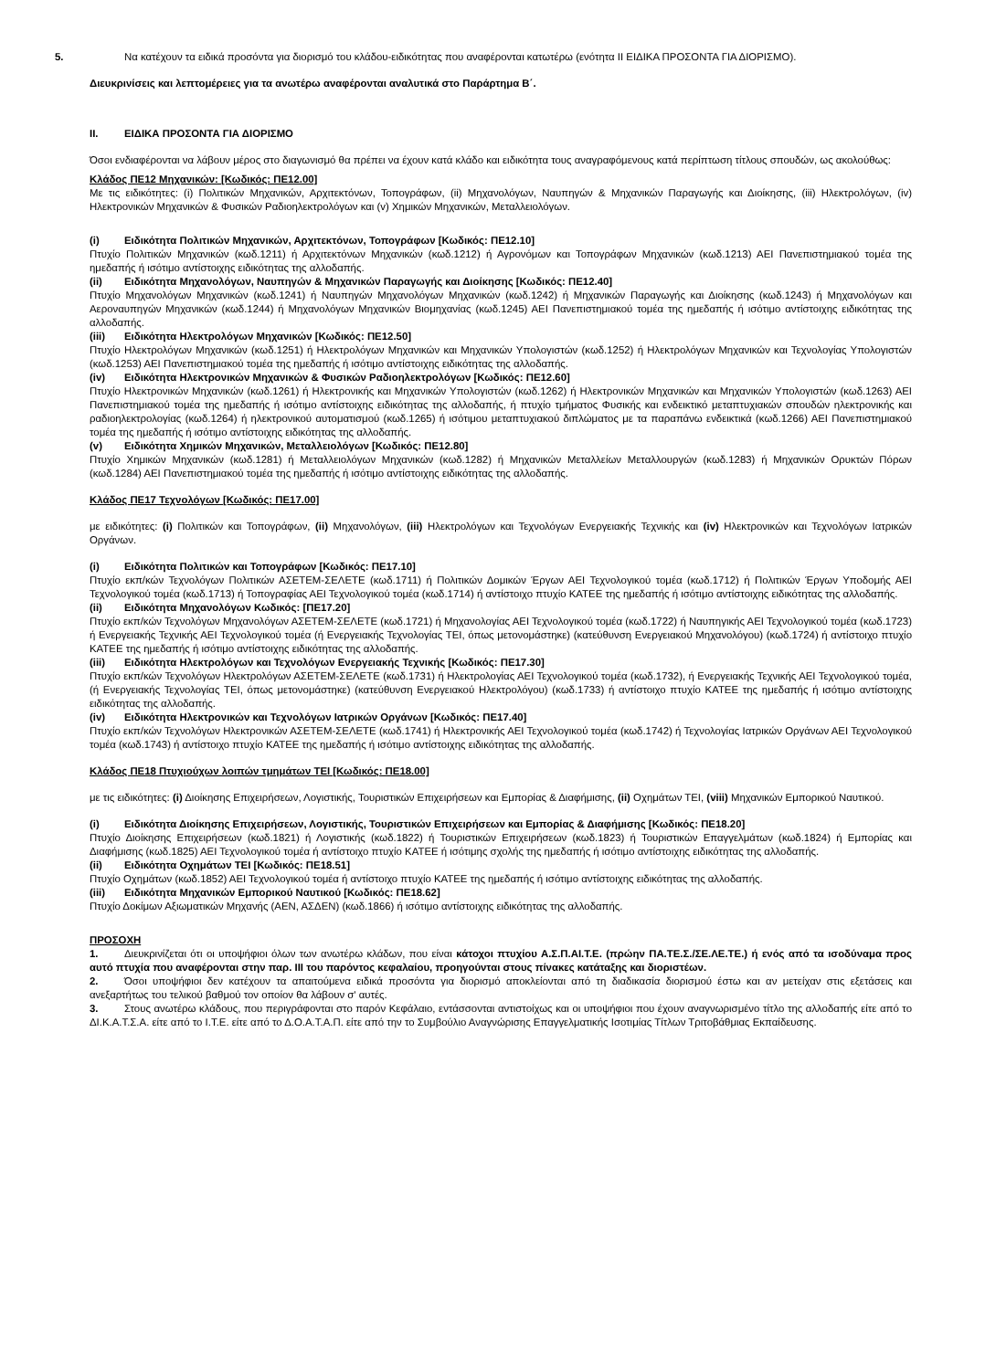5. Να κατέχουν τα ειδικά προσόντα για διορισμό του κλάδου-ειδικότητας που αναφέρονται κατωτέρω (ενότητα ΙΙ ΕΙΔΙΚΑ ΠΡΟΣΟΝΤΑ ΓΙΑ ΔΙΟΡΙΣΜΟ).
Διευκρινίσεις και λεπτομέρειες για τα ανωτέρω αναφέρονται αναλυτικά στο Παράρτημα Β΄.
ΙΙ. ΕΙΔΙΚΑ ΠΡΟΣΟΝΤΑ ΓΙΑ ΔΙΟΡΙΣΜΟ
Όσοι ενδιαφέρονται να λάβουν μέρος στο διαγωνισμό θα πρέπει να έχουν κατά κλάδο και ειδικότητα τους αναγραφόμενους κατά περίπτωση τίτλους σπουδών, ως ακολούθως:
Κλάδος ΠΕ12 Μηχανικών: [Κωδικός: ΠΕ12.00]
Με τις ειδικότητες: (i) Πολιτικών Μηχανικών, Αρχιτεκτόνων, Τοπογράφων, (ii) Μηχανολόγων, Ναυπηγών & Μηχανικών Παραγωγής και Διοίκησης, (iii) Ηλεκτρολόγων, (iv) Ηλεκτρονικών Μηχανικών & Φυσικών Ραδιοηλεκτρολόγων και (v) Χημικών Μηχανικών, Μεταλλειολόγων.
(i) Ειδικότητα Πολιτικών Μηχανικών, Αρχιτεκτόνων, Τοπογράφων [Κωδικός: ΠΕ12.10]
Πτυχίο Πολιτικών Μηχανικών (κωδ.1211) ή Αρχιτεκτόνων Μηχανικών (κωδ.1212) ή Αγρονόμων και Τοπογράφων Μηχανικών (κωδ.1213) ΑΕΙ Πανεπιστημιακού τομέα της ημεδαπής ή ισότιμο αντίστοιχης ειδικότητας της αλλοδαπής.
(ii) Ειδικότητα Μηχανολόγων, Ναυπηγών & Μηχανικών Παραγωγής και Διοίκησης [Κωδικός: ΠΕ12.40]
Πτυχίο Μηχανολόγων Μηχανικών (κωδ.1241) ή Ναυπηγών Μηχανολόγων Μηχανικών (κωδ.1242) ή Μηχανικών Παραγωγής και Διοίκησης (κωδ.1243) ή Μηχανολόγων και Αεροναυπηγών Μηχανικών (κωδ.1244) ή Μηχανολόγων Μηχανικών Βιομηχανίας (κωδ.1245) ΑΕΙ Πανεπιστημιακού τομέα της ημεδαπής ή ισότιμο αντίστοιχης ειδικότητας της αλλοδαπής.
(iii) Ειδικότητα Ηλεκτρολόγων Μηχανικών [Κωδικός: ΠΕ12.50]
Πτυχίο Ηλεκτρολόγων Μηχανικών (κωδ.1251) ή Ηλεκτρολόγων Μηχανικών και Μηχανικών Υπολογιστών (κωδ.1252) ή Ηλεκτρολόγων Μηχανικών και Τεχνολογίας Υπολογιστών (κωδ.1253) ΑΕΙ Πανεπιστημιακού τομέα της ημεδαπής ή ισότιμο αντίστοιχης ειδικότητας της αλλοδαπής.
(iv) Ειδικότητα Ηλεκτρονικών Μηχανικών & Φυσικών Ραδιοηλεκτρολόγων [Κωδικός: ΠΕ12.60]
Πτυχίο Ηλεκτρονικών Μηχανικών (κωδ.1261) ή Ηλεκτρονικής και Μηχανικών Υπολογιστών (κωδ.1262) ή Ηλεκτρονικών Μηχανικών και Μηχανικών Υπολογιστών (κωδ.1263) ΑΕΙ Πανεπιστημιακού τομέα της ημεδαπής ή ισότιμο αντίστοιχης ειδικότητας της αλλοδαπής, ή πτυχίο τμήματος Φυσικής και ενδεικτικό μεταπτυχιακών σπουδών ηλεκτρονικής και ραδιοηλεκτρολογίας (κωδ.1264) ή ηλεκτρονικού αυτοματισμού (κωδ.1265) ή ισότιμου μεταπτυχιακού διπλώματος με τα παραπάνω ενδεικτικά (κωδ.1266) ΑΕΙ Πανεπιστημιακού τομέα της ημεδαπής ή ισότιμο αντίστοιχης ειδικότητας της αλλοδαπής.
(v) Ειδικότητα Χημικών Μηχανικών, Μεταλλειολόγων [Κωδικός: ΠΕ12.80]
Πτυχίο Χημικών Μηχανικών (κωδ.1281) ή Μεταλλειολόγων Μηχανικών (κωδ.1282) ή Μηχανικών Μεταλλείων Μεταλλουργών (κωδ.1283) ή Μηχανικών Ορυκτών Πόρων (κωδ.1284) ΑΕΙ Πανεπιστημιακού τομέα της ημεδαπής ή ισότιμο αντίστοιχης ειδικότητας της αλλοδαπής.
Κλάδος ΠΕ17 Τεχνολόγων [Κωδικός: ΠΕ17.00]
με ειδικότητες: (i) Πολιτικών και Τοπογράφων, (ii) Μηχανολόγων, (iii) Ηλεκτρολόγων και Τεχνολόγων Ενεργειακής Τεχνικής και (iv) Ηλεκτρονικών και Τεχνολόγων Ιατρικών Οργάνων.
(i) Ειδικότητα Πολιτικών και Τοπογράφων [Κωδικός: ΠΕ17.10]
Πτυχίο εκπ/κών Τεχνολόγων Πολιτικών ΑΣΕΤΕΜ-ΣΕΛΕΤΕ (κωδ.1711) ή Πολιτικών Δομικών Έργων ΑΕΙ Τεχνολογικού τομέα (κωδ.1712) ή Πολιτικών Έργων Υποδομής ΑΕΙ Τεχνολογικού τομέα (κωδ.1713) ή Τοπογραφίας ΑΕΙ Τεχνολογικού τομέα (κωδ.1714) ή αντίστοιχο πτυχίο ΚΑΤΕΕ της ημεδαπής ή ισότιμο αντίστοιχης ειδικότητας της αλλοδαπής.
(ii) Ειδικότητα Μηχανολόγων Κωδικός: [ΠΕ17.20]
Πτυχίο εκπ/κών Τεχνολόγων Μηχανολόγων ΑΣΕΤΕΜ-ΣΕΛΕΤΕ (κωδ.1721) ή Μηχανολογίας ΑΕΙ Τεχνολογικού τομέα (κωδ.1722) ή Ναυπηγικής ΑΕΙ Τεχνολογικού τομέα (κωδ.1723) ή Ενεργειακής Τεχνικής ΑΕΙ Τεχνολογικού τομέα (ή Ενεργειακής Τεχνολογίας ΤΕΙ, όπως μετονομάστηκε) (κατεύθυνση Ενεργειακού Μηχανολόγου) (κωδ.1724) ή αντίστοιχο πτυχίο ΚΑΤΕΕ της ημεδαπής ή ισότιμο αντίστοιχης ειδικότητας της αλλοδαπής.
(iii) Ειδικότητα Ηλεκτρολόγων και Τεχνολόγων Ενεργειακής Τεχνικής [Κωδικός: ΠΕ17.30]
Πτυχίο εκπ/κών Τεχνολόγων Ηλεκτρολόγων ΑΣΕΤΕΜ-ΣΕΛΕΤΕ (κωδ.1731) ή Ηλεκτρολογίας ΑΕΙ Τεχνολογικού τομέα (κωδ.1732), ή Ενεργειακής Τεχνικής ΑΕΙ Τεχνολογικού τομέα, (ή Ενεργειακής Τεχνολογίας ΤΕΙ, όπως μετονομάστηκε) (κατεύθυνση Ενεργειακού Ηλεκτρολόγου) (κωδ.1733) ή αντίστοιχο πτυχίο ΚΑΤΕΕ της ημεδαπής ή ισότιμο αντίστοιχης ειδικότητας της αλλοδαπής.
(iv) Ειδικότητα Ηλεκτρονικών και Τεχνολόγων Ιατρικών Οργάνων [Κωδικός: ΠΕ17.40]
Πτυχίο εκπ/κών Τεχνολόγων Ηλεκτρονικών ΑΣΕΤΕΜ-ΣΕΛΕΤΕ (κωδ.1741) ή Ηλεκτρονικής ΑΕΙ Τεχνολογικού τομέα (κωδ.1742) ή Τεχνολογίας Ιατρικών Οργάνων ΑΕΙ Τεχνολογικού τομέα (κωδ.1743) ή αντίστοιχο πτυχίο ΚΑΤΕΕ της ημεδαπής ή ισότιμο αντίστοιχης ειδικότητας της αλλοδαπής.
Κλάδος ΠΕ18 Πτυχιούχων λοιπών τμημάτων ΤΕΙ [Κωδικός: ΠΕ18.00]
με τις ειδικότητες: (i) Διοίκησης Επιχειρήσεων, Λογιστικής, Τουριστικών Επιχειρήσεων και Εμπορίας & Διαφήμισης, (ii) Οχημάτων ΤΕΙ, (viii) Μηχανικών Εμπορικού Ναυτικού.
(i) Ειδικότητα Διοίκησης Επιχειρήσεων, Λογιστικής, Τουριστικών Επιχειρήσεων και Εμπορίας & Διαφήμισης [Κωδικός: ΠΕ18.20]
Πτυχίο Διοίκησης Επιχειρήσεων (κωδ.1821) ή Λογιστικής (κωδ.1822) ή Τουριστικών Επιχειρήσεων (κωδ.1823) ή Τουριστικών Επαγγελμάτων (κωδ.1824) ή Εμπορίας και Διαφήμισης (κωδ.1825) ΑΕΙ Τεχνολογικού τομέα ή αντίστοιχο πτυχίο ΚΑΤΕΕ ή ισότιμης σχολής της ημεδαπής ή ισότιμο αντίστοιχης ειδικότητας της αλλοδαπής.
(ii) Ειδικότητα Οχημάτων ΤΕΙ [Κωδικός: ΠΕ18.51]
Πτυχίο Οχημάτων (κωδ.1852) ΑΕΙ Τεχνολογικού τομέα ή αντίστοιχο πτυχίο ΚΑΤΕΕ της ημεδαπής ή ισότιμο αντίστοιχης ειδικότητας της αλλοδαπής.
(iii) Ειδικότητα Μηχανικών Εμπορικού Ναυτικού [Κωδικός: ΠΕ18.62]
Πτυχίο Δοκίμων Αξιωματικών Μηχανής (ΑΕΝ, ΑΣΔΕΝ) (κωδ.1866) ή ισότιμο αντίστοιχης ειδικότητας της αλλοδαπής.
ΠΡΟΣΟΧΗ
1. Διευκρινίζεται ότι οι υποψήφιοι όλων των ανωτέρω κλάδων, που είναι κάτοχοι πτυχίου Α.Σ.Π.ΑΙ.Τ.Ε. (πρώην ΠΑ.ΤΕ.Σ./ΣΕ.ΛΕ.ΤΕ.) ή ενός από τα ισοδύναμα προς αυτό πτυχία που αναφέρονται στην παρ. ΙΙΙ του παρόντος κεφαλαίου, προηγούνται στους πίνακες κατάταξης και διοριστέων.
2. Όσοι υποψήφιοι δεν κατέχουν τα απαιτούμενα ειδικά προσόντα για διορισμό αποκλείονται από τη διαδικασία διορισμού έστω και αν μετείχαν στις εξετάσεις και ανεξαρτήτως του τελικού βαθμού τον οποίον θα λάβουν σ' αυτές.
3. Στους ανωτέρω κλάδους, που περιγράφονται στο παρόν Κεφάλαιο, εντάσσονται αντιστοίχως και οι υποψήφιοι που έχουν αναγνωρισμένο τίτλο της αλλοδαπής είτε από το ΔΙ.Κ.Α.Τ.Σ.Α. είτε από το Ι.Τ.Ε. είτε από το Δ.Ο.Α.Τ.Α.Π. είτε από την το Συμβούλιο Αναγνώρισης Επαγγελματικής Ισοτιμίας Τίτλων Τριτοβάθμιας Εκπαίδευσης.